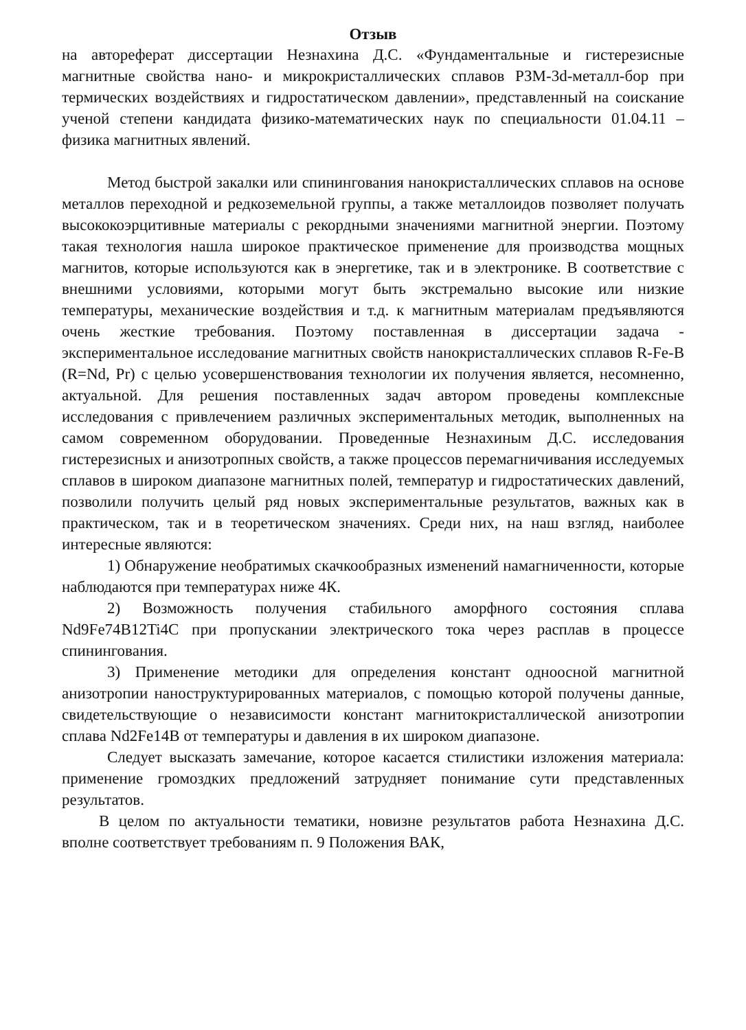Отзыв
на автореферат диссертации Незнахина Д.С. «Фундаментальные и гистерезисные магнитные свойства нано- и микрокристаллических сплавов РЗМ-3d-металл-бор при термических воздействиях и гидростатическом давлении», представленный на соискание ученой степени кандидата физико-математических наук по специальности 01.04.11 – физика магнитных явлений.
Метод быстрой закалки или спинингования нанокристаллических сплавов на основе металлов переходной и редкоземельной группы, а также металлоидов позволяет получать высококоэрцитивные материалы с рекордными значениями магнитной энергии. Поэтому такая технология нашла широкое практическое применение для производства мощных магнитов, которые используются как в энергетике, так и в электронике. В соответствие с внешними условиями, которыми могут быть экстремально высокие или низкие температуры, механические воздействия и т.д. к магнитным материалам предъявляются очень жесткие требования. Поэтому поставленная в диссертации задача - экспериментальное исследование магнитных свойств нанокристаллических сплавов R-Fe-B (R=Nd, Pr) с целью усовершенствования технологии их получения является, несомненно, актуальной. Для решения поставленных задач автором проведены комплексные исследования с привлечением различных экспериментальных методик, выполненных на самом современном оборудовании. Проведенные Незнахиным Д.С. исследования гистерезисных и анизотропных свойств, а также процессов перемагничивания исследуемых сплавов в широком диапазоне магнитных полей, температур и гидростатических давлений, позволили получить целый ряд новых экспериментальные результатов, важных как в практическом, так и в теоретическом значениях. Среди них, на наш взгляд, наиболее интересные являются:
1) Обнаружение необратимых скачкообразных изменений намагниченности, которые наблюдаются при температурах ниже 4К.
2) Возможность получения стабильного аморфного состояния сплава Nd9Fe74B12Ti4C при пропускании электрического тока через расплав в процессе спинингования.
3) Применение методики для определения констант одноосной магнитной анизотропии наноструктурированных материалов, с помощью которой получены данные, свидетельствующие о независимости констант магнитокристаллической анизотропии сплава Nd2Fe14B от температуры и давления в их широком диапазоне.
Следует высказать замечание, которое касается стилистики изложения материала: применение громоздких предложений затрудняет понимание сути представленных результатов.
В целом по актуальности тематики, новизне результатов работа Незнахина Д.С. вполне соответствует требованиям п. 9 Положения ВАК,